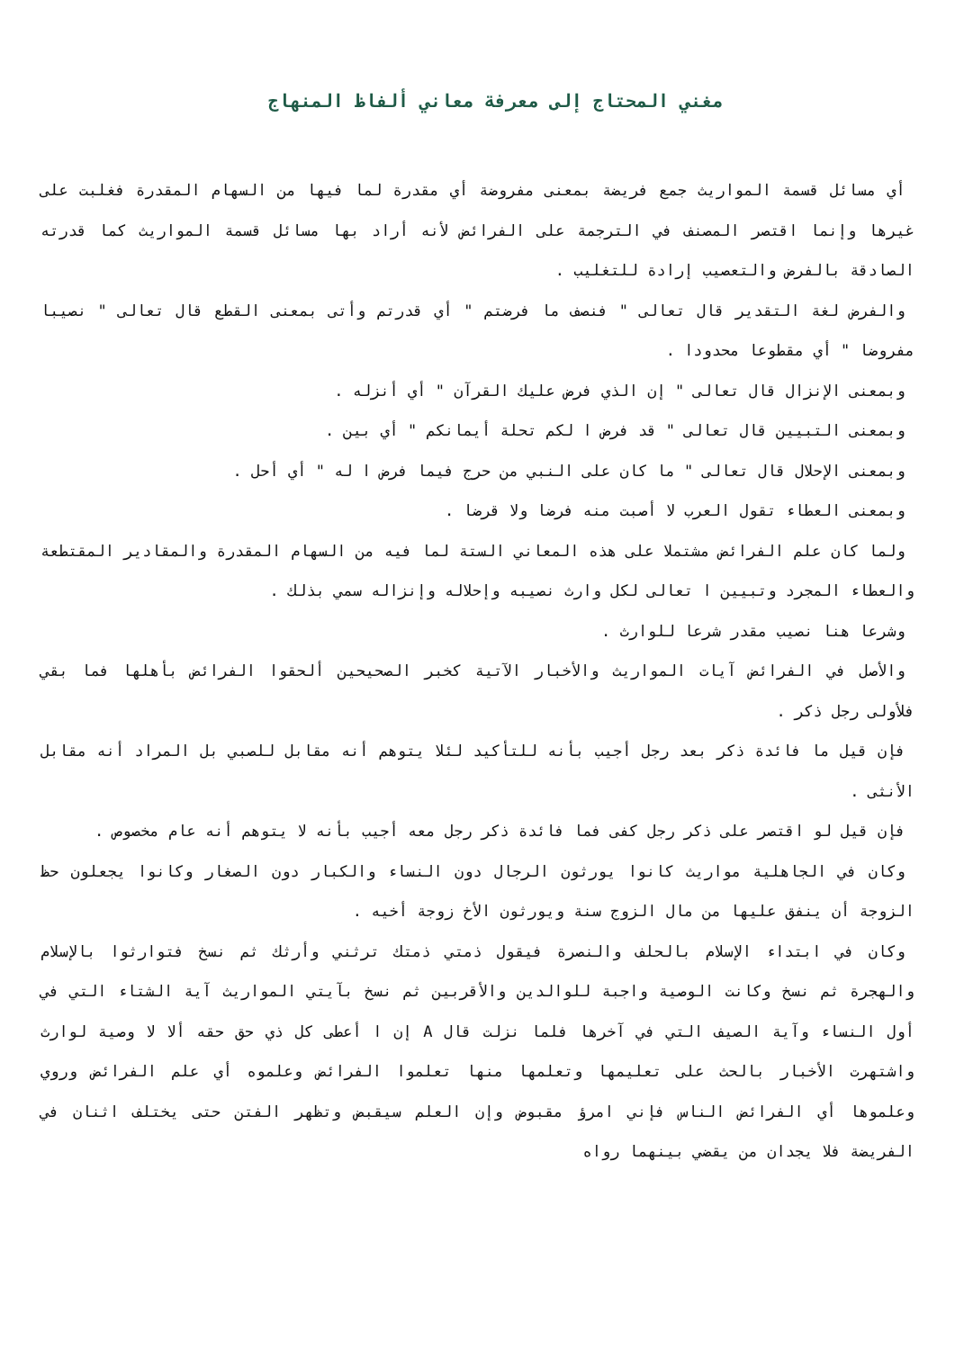مغني المحتاج إلى معرفة معاني ألفاظ المنهاج
أي مسائل قسمة المواريث جمع فريضة بمعنى مفروضة أي مقدرة لما فيها من السهام المقدرة فغلبت على غيرها وإنما اقتصر المصنف في الترجمة على الفرائض لأنه أراد بها مسائل قسمة المواريث كما قدرته الصادقة بالفرض والتعصيب إرادة للتغليب .
والفرض لغة التقدير قال تعالى " فنصف ما فرضتم " أي قدرتم وأتى بمعنى القطع قال تعالى " نصيبا مفروضا " أي مقطوعا محدودا .
وبمعنى الإنزال قال تعالى " إن الذي فرض عليك القرآن " أي أنزله .
وبمعنى التبيين قال تعالى " قد فرض ا لكم تحلة أيمانكم " أي بين .
وبمعنى الإحلال قال تعالى " ما كان على النبي من حرج فيما فرض ا له " أي أحل .
وبمعنى العطاء تقول العرب لا أصبت منه فرضا ولا قرضا .
ولما كان علم الفرائض مشتملا على هذه المعاني الستة لما فيه من السهام المقدرة والمقادير المقتطعة والعطاء المجرد وتبيين ا تعالى لكل وارث نصيبه وإحلاله وإنزاله سمي بذلك .
وشرعا هنا نصيب مقدر شرعا للوارث .
والأصل في الفرائض آيات المواريث والأخبار الآتية كخبر الصحيحين ألحقوا الفرائض بأهلها فما بقي فلأولى رجل ذكر .
فإن قيل ما فائدة ذكر بعد رجل أجيب بأنه للتأكيد لئلا يتوهم أنه مقابل للصبي بل المراد أنه مقابل الأنثى .
فإن قيل لو اقتصر على ذكر رجل كفى فما فائدة ذكر رجل معه أجيب بأنه لا يتوهم أنه عام مخصوص .
وكان في الجاهلية مواريث كانوا يورثون الرجال دون النساء والكبار دون الصغار وكانوا يجعلون حظ الزوجة أن ينفق عليها من مال الزوج سنة ويورثون الأخ زوجة أخيه .
وكان في ابتداء الإسلام بالحلف والنصرة فيقول ذمتي ذمتك ترثني وأرثك ثم نسخ فتوارثوا بالإسلام والهجرة ثم نسخ وكانت الوصية واجبة للوالدين والأقربين ثم نسخ بآيتي المواريث آية الشتاء التي في أول النساء وآية الصيف التي في آخرها فلما نزلت قال A إن ا أعطى كل ذي حق حقه ألا لا وصية لوارث واشتهرت الأخبار بالحث على تعليمها وتعلمها منها تعلموا الفرائض وعلموه أي علم الفرائض وروي وعلموها أي الفرائض الناس فإني امرؤ مقبوض وإن العلم سيقبض وتظهر الفتن حتى يختلف اثنان في الفريضة فلا يجدان من يقضي بينهما رواه